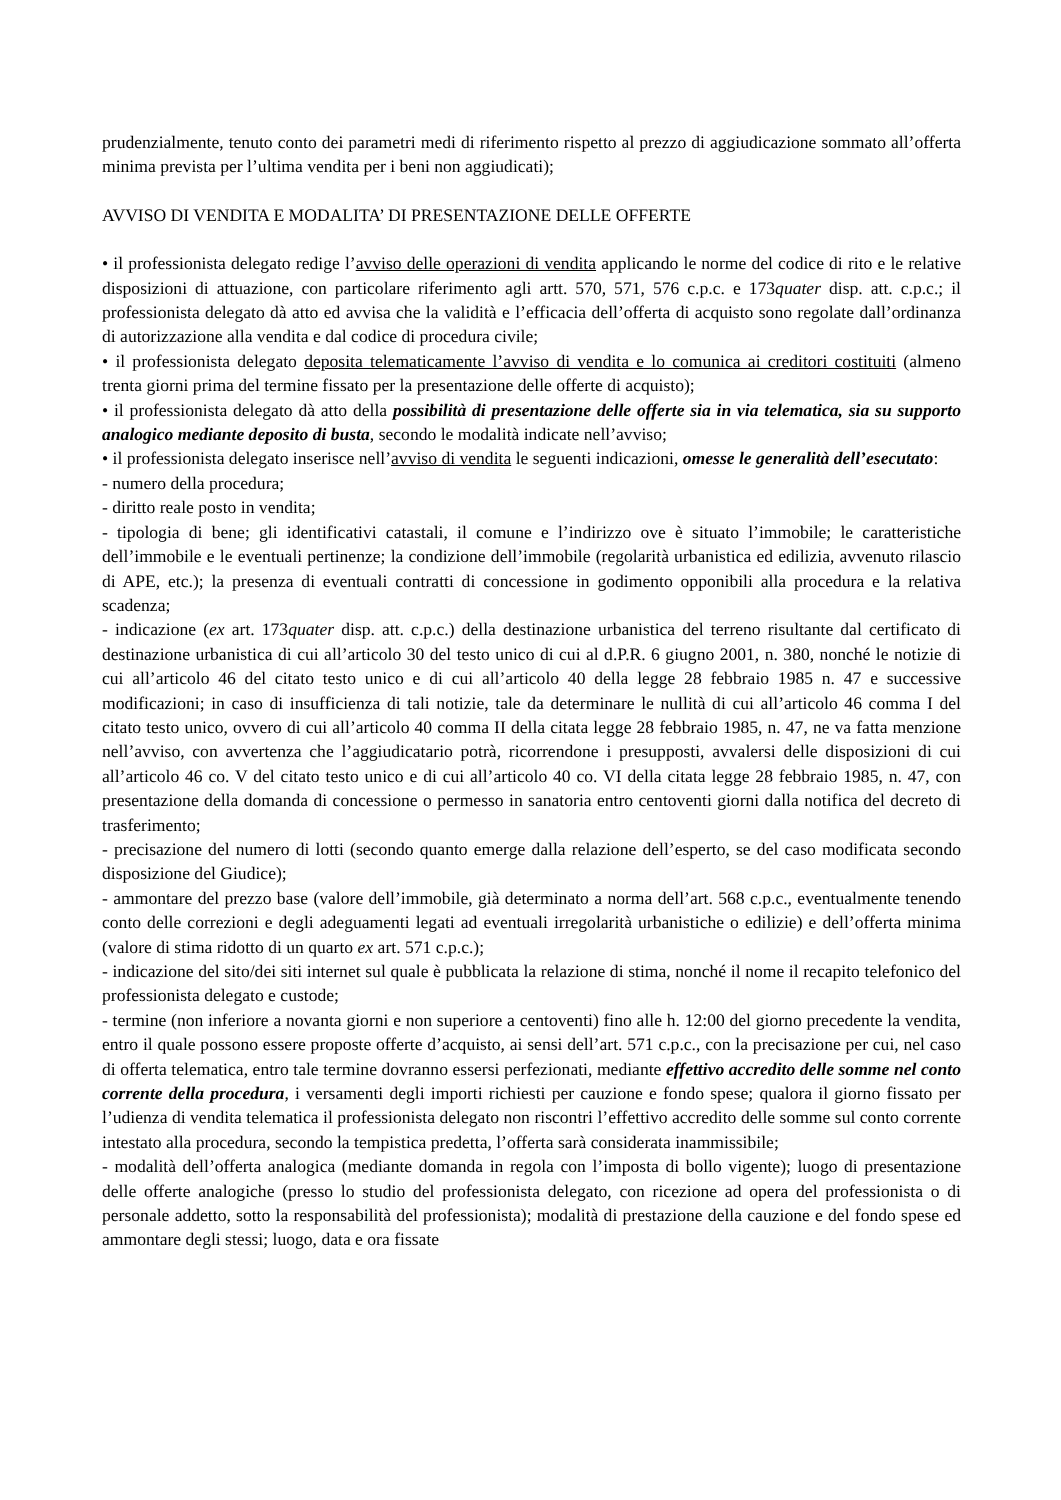prudenzialmente, tenuto conto dei parametri medi di riferimento rispetto al prezzo di aggiudicazione sommato all’offerta minima prevista per l’ultima vendita per i beni non aggiudicati);
AVVISO DI VENDITA E MODALITA’ DI PRESENTAZIONE DELLE OFFERTE
• il professionista delegato redige l’avviso delle operazioni di vendita applicando le norme del codice di rito e le relative disposizioni di attuazione, con particolare riferimento agli artt. 570, 571, 576 c.p.c. e 173quater disp. att. c.p.c.; il professionista delegato dà atto ed avvisa che la validità e l’efficacia dell’offerta di acquisto sono regolate dall’ordinanza di autorizzazione alla vendita e dal codice di procedura civile;
• il professionista delegato deposita telematicamente l’avviso di vendita e lo comunica ai creditori costituiti (almeno trenta giorni prima del termine fissato per la presentazione delle offerte di acquisto);
• il professionista delegato dà atto della possibilità di presentazione delle offerte sia in via telematica, sia su supporto analogico mediante deposito di busta, secondo le modalità indicate nell’avviso;
• il professionista delegato inserisce nell’avviso di vendita le seguenti indicazioni, omesse le generalità dell’esecutato:
- numero della procedura;
- diritto reale posto in vendita;
- tipologia di bene; gli identificativi catastali, il comune e l’indirizzo ove è situato l’immobile; le caratteristiche dell’immobile e le eventuali pertinenze; la condizione dell’immobile (regolarità urbanistica ed edilizia, avvenuto rilascio di APE, etc.); la presenza di eventuali contratti di concessione in godimento opponibili alla procedura e la relativa scadenza;
- indicazione (ex art. 173quater disp. att. c.p.c.) della destinazione urbanistica del terreno risultante dal certificato di destinazione urbanistica di cui all’articolo 30 del testo unico di cui al d.P.R. 6 giugno 2001, n. 380, nonché le notizie di cui all’articolo 46 del citato testo unico e di cui all’articolo 40 della legge 28 febbraio 1985 n. 47 e successive modificazioni; in caso di insufficienza di tali notizie, tale da determinare le nullità di cui all’articolo 46 comma I del citato testo unico, ovvero di cui all’articolo 40 comma II della citata legge 28 febbraio 1985, n. 47, ne va fatta menzione nell’avviso, con avvertenza che l’aggiudicatario potrà, ricorrendone i presupposti, avvalersi delle disposizioni di cui all’articolo 46 co. V del citato testo unico e di cui all’articolo 40 co. VI della citata legge 28 febbraio 1985, n. 47, con presentazione della domanda di concessione o permesso in sanatoria entro centoventi giorni dalla notifica del decreto di trasferimento;
- precisazione del numero di lotti (secondo quanto emerge dalla relazione dell’esperto, se del caso modificata secondo disposizione del Giudice);
- ammontare del prezzo base (valore dell’immobile, già determinato a norma dell’art. 568 c.p.c., eventualmente tenendo conto delle correzioni e degli adeguamenti legati ad eventuali irregolarità urbanistiche o edilizie) e dell’offerta minima (valore di stima ridotto di un quarto ex art. 571 c.p.c.);
- indicazione del sito/dei siti internet sul quale è pubblicata la relazione di stima, nonché il nome il recapito telefonico del professionista delegato e custode;
- termine (non inferiore a novanta giorni e non superiore a centoventi) fino alle h. 12:00 del giorno precedente la vendita, entro il quale possono essere proposte offerte d’acquisto, ai sensi dell’art. 571 c.p.c., con la precisazione per cui, nel caso di offerta telematica, entro tale termine dovranno essersi perfezionati, mediante effettivo accredito delle somme nel conto corrente della procedura, i versamenti degli importi richiesti per cauzione e fondo spese; qualora il giorno fissato per l’udienza di vendita telematica il professionista delegato non riscontri l’effettivo accredito delle somme sul conto corrente intestato alla procedura, secondo la tempistica predetta, l’offerta sarà considerata inammissibile;
- modalità dell’offerta analogica (mediante domanda in regola con l’imposta di bollo vigente); luogo di presentazione delle offerte analogiche (presso lo studio del professionista delegato, con ricezione ad opera del professionista o di personale addetto, sotto la responsabilità del professionista); modalità di prestazione della cauzione e del fondo spese ed ammontare degli stessi; luogo, data e ora fissate